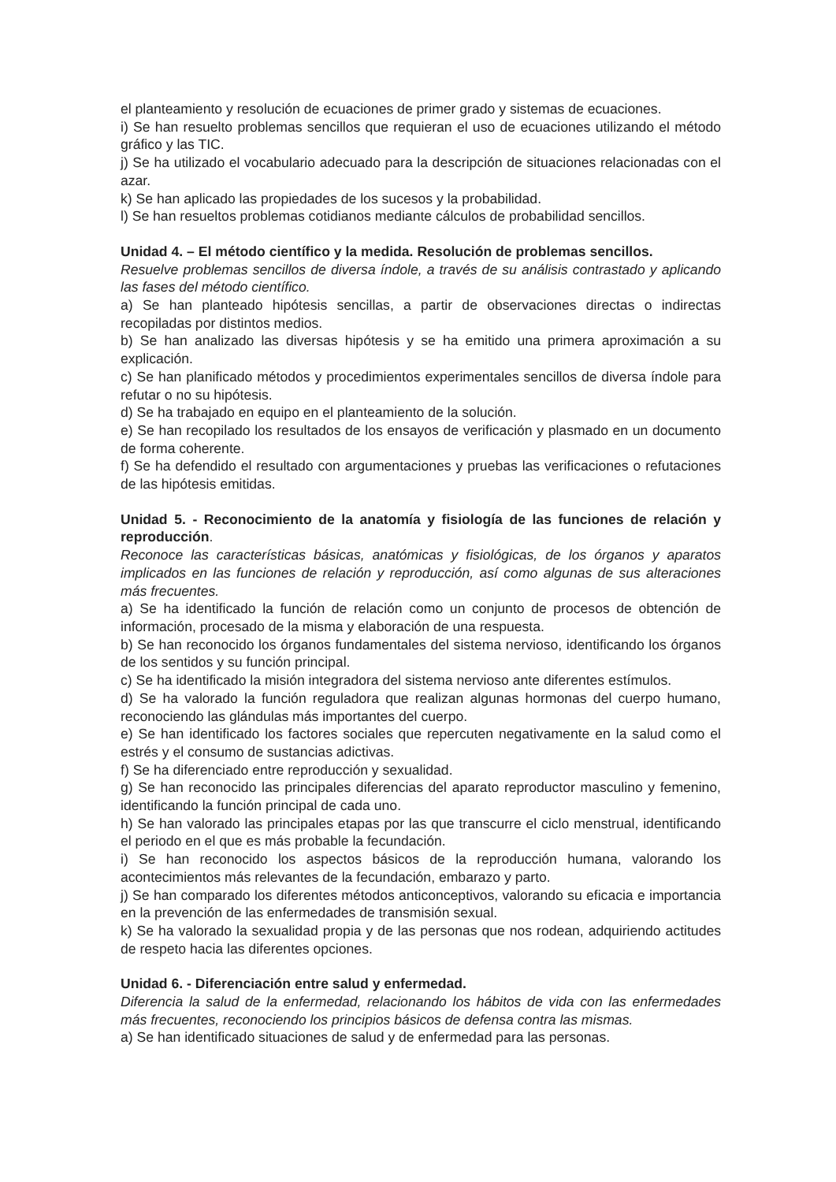el planteamiento y resolución de ecuaciones de primer grado y sistemas de ecuaciones.
i) Se han resuelto problemas sencillos que requieran el uso de ecuaciones utilizando el método gráfico y las TIC.
j) Se ha utilizado el vocabulario adecuado para la descripción de situaciones relacionadas con el azar.
k) Se han aplicado las propiedades de los sucesos y la probabilidad.
l) Se han resueltos problemas cotidianos mediante cálculos de probabilidad sencillos.
Unidad 4. – El método científico y la medida. Resolución de problemas sencillos.
Resuelve problemas sencillos de diversa índole, a través de su análisis contrastado y aplicando las fases del método científico.
a) Se han planteado hipótesis sencillas, a partir de observaciones directas o indirectas recopiladas por distintos medios.
b) Se han analizado las diversas hipótesis y se ha emitido una primera aproximación a su explicación.
c) Se han planificado métodos y procedimientos experimentales sencillos de diversa índole para refutar o no su hipótesis.
d) Se ha trabajado en equipo en el planteamiento de la solución.
e) Se han recopilado los resultados de los ensayos de verificación y plasmado en un documento de forma coherente.
f) Se ha defendido el resultado con argumentaciones y pruebas las verificaciones o refutaciones de las hipótesis emitidas.
Unidad 5. - Reconocimiento de la anatomía y fisiología de las funciones de relación y reproducción.
Reconoce las características básicas, anatómicas y fisiológicas, de los órganos y aparatos implicados en las funciones de relación y reproducción, así como algunas de sus alteraciones más frecuentes.
a) Se ha identificado la función de relación como un conjunto de procesos de obtención de información, procesado de la misma y elaboración de una respuesta.
b) Se han reconocido los órganos fundamentales del sistema nervioso, identificando los órganos de los sentidos y su función principal.
c) Se ha identificado la misión integradora del sistema nervioso ante diferentes estímulos.
d) Se ha valorado la función reguladora que realizan algunas hormonas del cuerpo humano, reconociendo las glándulas más importantes del cuerpo.
e) Se han identificado los factores sociales que repercuten negativamente en la salud como el estrés y el consumo de sustancias adictivas.
f) Se ha diferenciado entre reproducción y sexualidad.
g) Se han reconocido las principales diferencias del aparato reproductor masculino y femenino, identificando la función principal de cada uno.
h) Se han valorado las principales etapas por las que transcurre el ciclo menstrual, identificando el periodo en el que es más probable la fecundación.
i) Se han reconocido los aspectos básicos de la reproducción humana, valorando los acontecimientos más relevantes de la fecundación, embarazo y parto.
j) Se han comparado los diferentes métodos anticonceptivos, valorando su eficacia e importancia en la prevención de las enfermedades de transmisión sexual.
k) Se ha valorado la sexualidad propia y de las personas que nos rodean, adquiriendo actitudes de respeto hacia las diferentes opciones.
Unidad 6. - Diferenciación entre salud y enfermedad.
Diferencia la salud de la enfermedad, relacionando los hábitos de vida con las enfermedades más frecuentes, reconociendo los principios básicos de defensa contra las mismas.
a) Se han identificado situaciones de salud y de enfermedad para las personas.